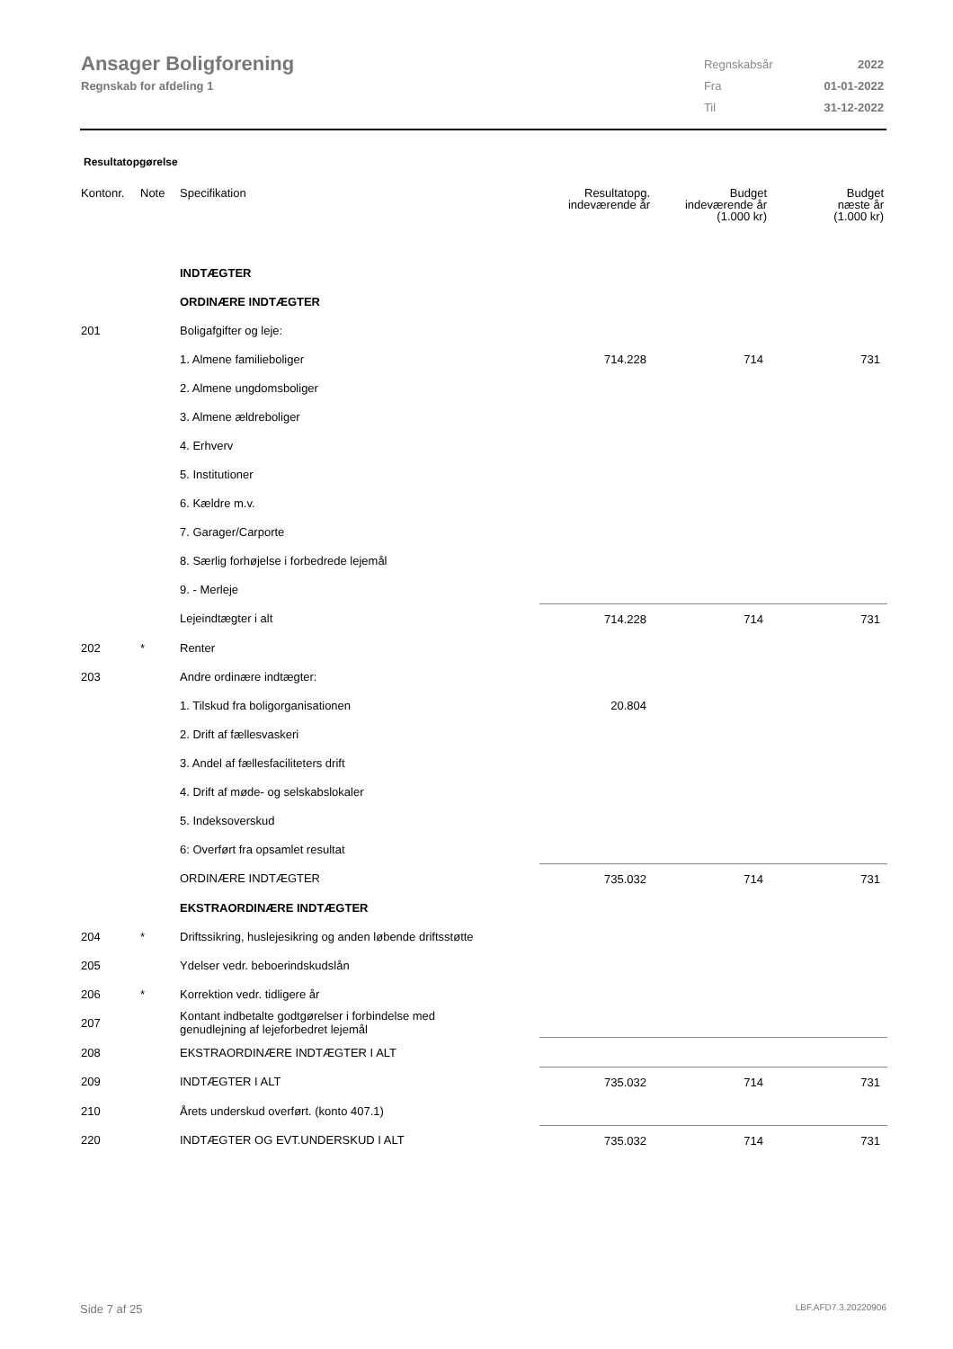Ansager Boligforening
Regnskab for afdeling 1
| Regnskabsår | 2022 |
| Fra | 01-01-2022 |
| Til | 31-12-2022 |
Resultatopgørelse
| Kontonr. | Note | Specifikation | Resultatopg. indeværende år | Budget indeværende år (1.000 kr) | Budget næste år (1.000 kr) |
| --- | --- | --- | --- | --- | --- |
| | | INDTÆGTER | | | |
| | | ORDINÆRE INDTÆGTER | | | |
| 201 | | Boligafgifter og leje: | | | |
| | | 1. Almene familieboliger | 714.228 | 714 | 731 |
| | | 2. Almene ungdomsboliger | | | |
| | | 3. Almene ældreboliger | | | |
| | | 4. Erhverv | | | |
| | | 5. Institutioner | | | |
| | | 6. Kældre m.v. | | | |
| | | 7. Garager/Carporte | | | |
| | | 8. Særlig forhøjelse i forbedrede lejemål | | | |
| | | 9. - Merleje | | | |
| | | Lejeindtægter i alt | 714.228 | 714 | 731 |
| 202 | * | Renter | | | |
| 203 | | Andre ordinære indtægter: | | | |
| | | 1. Tilskud fra boligorganisationen | 20.804 | | |
| | | 2. Drift af fællesvaskeri | | | |
| | | 3. Andel af fællesfaciliteters drift | | | |
| | | 4. Drift af møde- og selskabslokaler | | | |
| | | 5. Indeksoverskud | | | |
| | | 6: Overført fra opsamlet resultat | | | |
| | | ORDINÆRE INDTÆGTER | 735.032 | 714 | 731 |
| | | EKSTRAORDINÆRE INDTÆGTER | | | |
| 204 | * | Driftssikring, huslejesikring og anden løbende driftsstøtte | | | |
| 205 | | Ydelser vedr. beboerindskudslån | | | |
| 206 | * | Korrektion vedr. tidligere år | | | |
| 207 | | Kontant indbetalte godtgørelser i forbindelse med genudlejning af lejeforbedret lejemål | | | |
| 208 | | EKSTRAORDINÆRE INDTÆGTER I ALT | | | |
| 209 | | INDTÆGTER I ALT | 735.032 | 714 | 731 |
| 210 | | Årets underskud overført. (konto 407.1) | | | |
| 220 | | INDTÆGTER OG EVT.UNDERSKUD I ALT | 735.032 | 714 | 731 |
Side 7 af 25 LBF.AFD7.3.20220906